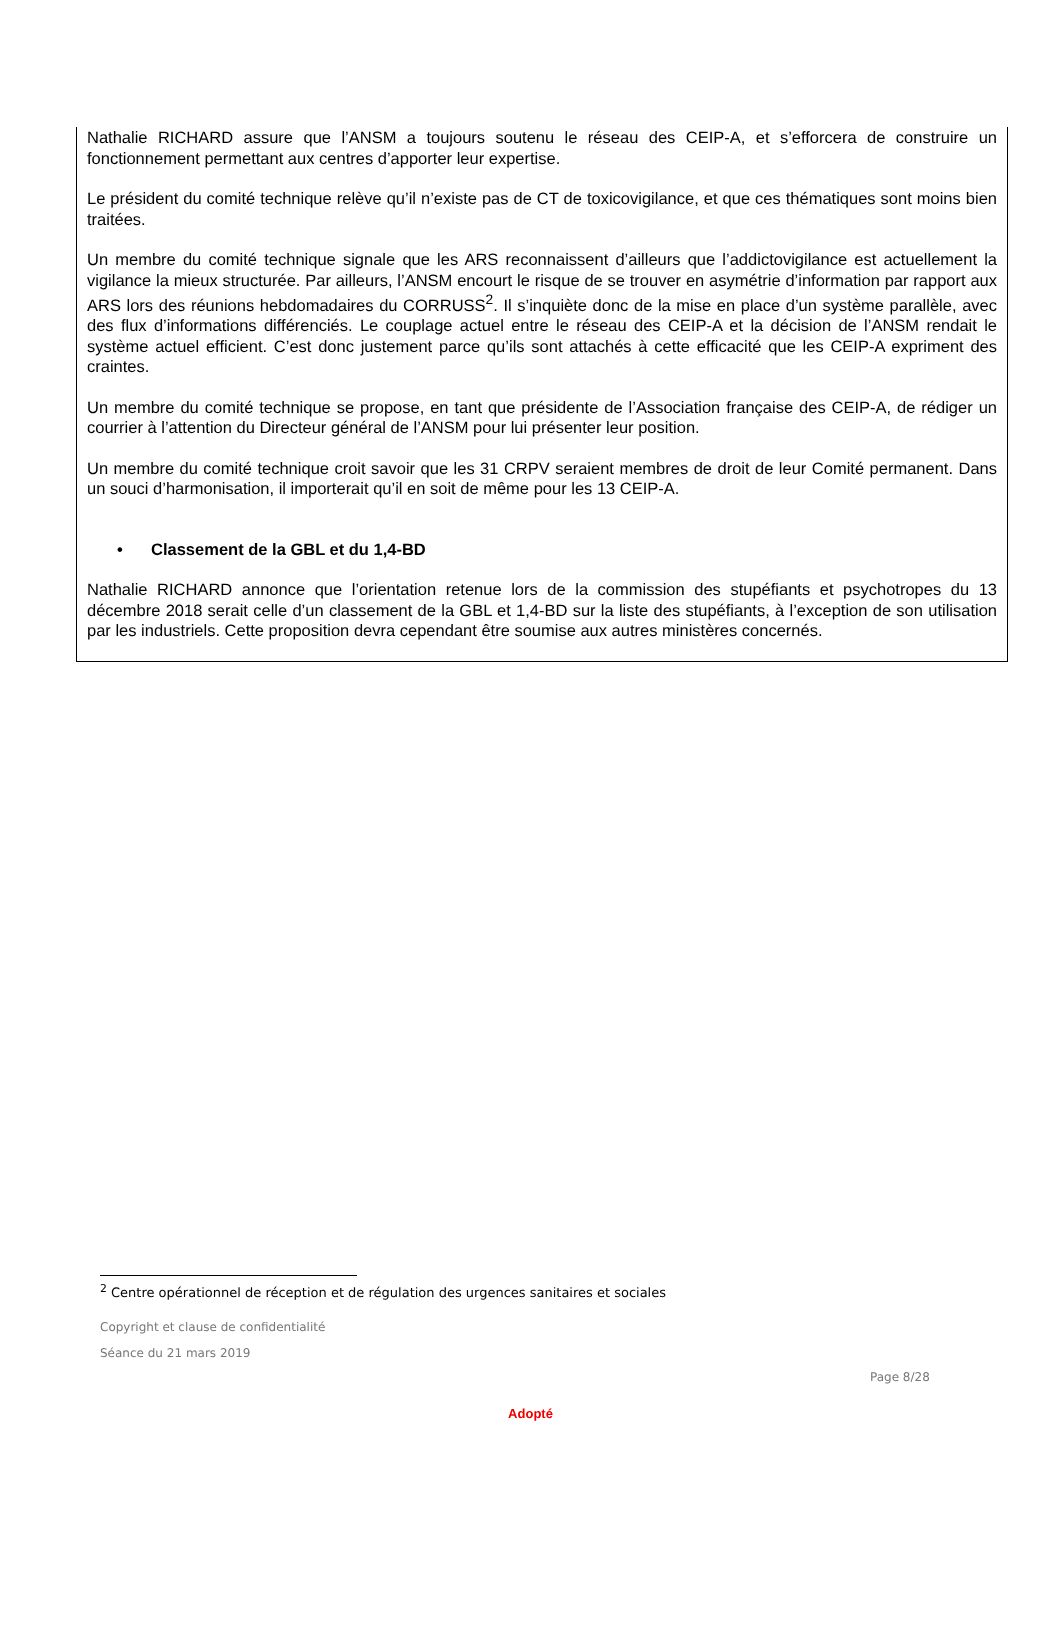Nathalie RICHARD assure que l’ANSM a toujours soutenu le réseau des CEIP-A, et s’efforcera de construire un fonctionnement permettant aux centres d’apporter leur expertise.
Le président du comité technique relève qu’il n’existe pas de CT de toxicovigilance, et que ces thématiques sont moins bien traitées.
Un membre du comité technique signale que les ARS reconnaissent d’ailleurs que l’addictovigilance est actuellement la vigilance la mieux structurée. Par ailleurs, l’ANSM encourt le risque de se trouver en asymétrie d’information par rapport aux ARS lors des réunions hebdomadaires du CORRUSS<sup>2</sup>. Il s’inquiète donc de la mise en place d’un système parallèle, avec des flux d’informations différenciés. Le couplage actuel entre le réseau des CEIP-A et la décision de l’ANSM rendait le système actuel efficient. C’est donc justement parce qu’ils sont attachés à cette efficacité que les CEIP-A expriment des craintes.
Un membre du comité technique se propose, en tant que présidente de l’Association française des CEIP-A, de rédiger un courrier à l’attention du Directeur général de l’ANSM pour lui présenter leur position.
Un membre du comité technique croit savoir que les 31 CRPV seraient membres de droit de leur Comité permanent. Dans un souci d’harmonisation, il importerait qu’il en soit de même pour les 13 CEIP-A.
• Classement de la GBL et du 1,4-BD
Nathalie RICHARD annonce que l’orientation retenue lors de la commission des stupéfiants et psychotropes du 13 décembre 2018 serait celle d’un classement de la GBL et 1,4-BD sur la liste des stupéfiants, à l’exception de son utilisation par les industriels. Cette proposition devra cependant être soumise aux autres ministères concernés.
<sup>2</sup> Centre opérationnel de réception et de régulation des urgences sanitaires et sociales
Copyright et clause de confidentialité
Séance du 21 mars 2019
Page 8/28
Adopté